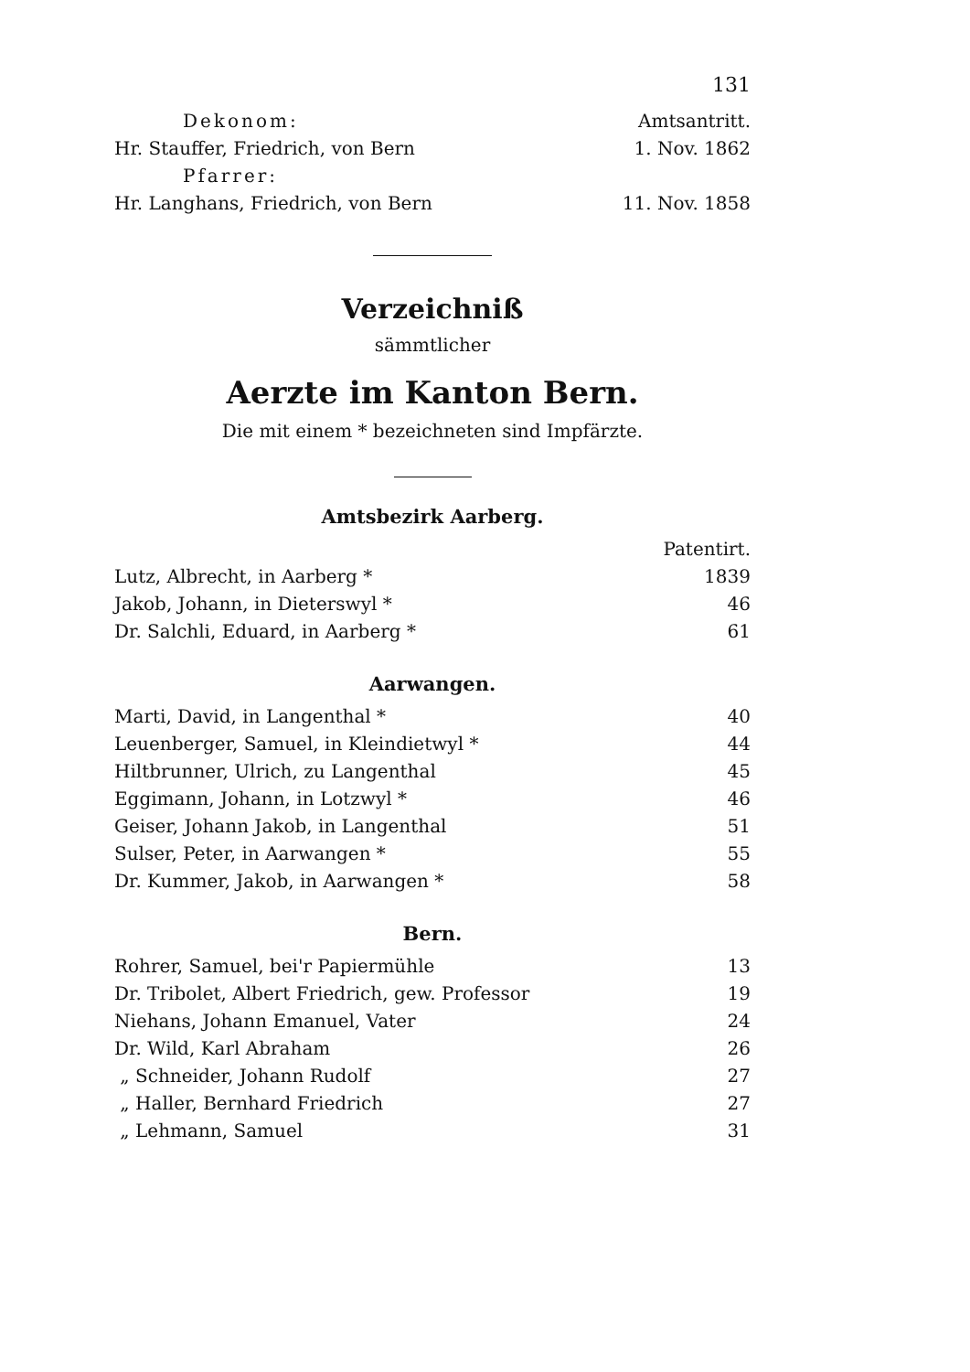131
| Dekonom: | Amtsantritt. |
| Hr. Stauffer, Friedrich, von Bern | 1. Nov. 1862 |
| Pfarrer: | |
| Hr. Langhans, Friedrich, von Bern | 11. Nov. 1858 |
Verzeichniß
sämmtlicher
Aerzte im Kanton Bern.
Die mit einem * bezeichneten sind Impfärzte.
Amtsbezirk Aarberg.
| | Patentirt. |
| Lutz, Albrecht, in Aarberg * | 1839 |
| Jakob, Johann, in Dieterswyl * | 46 |
| Dr. Salchli, Eduard, in Aarberg * | 61 |
Aarwangen.
| Marti, David, in Langenthal * | 40 |
| Leuenberger, Samuel, in Kleindietwyl * | 44 |
| Hiltbrunner, Ulrich, zu Langenthal | 45 |
| Eggimann, Johann, in Lotzwyl * | 46 |
| Geiser, Johann Jakob, in Langenthal | 51 |
| Sulser, Peter, in Aarwangen * | 55 |
| Dr. Kummer, Jakob, in Aarwangen * | 58 |
Bern.
| Rohrer, Samuel, bei'r Papiermühle | 13 |
| Dr. Tribolet, Albert Friedrich, gew. Professor | 19 |
| Niehans, Johann Emanuel, Vater | 24 |
| Dr. Wild, Karl Abraham | 26 |
| „ Schneider, Johann Rudolf | 27 |
| „ Haller, Bernhard Friedrich | 27 |
| „ Lehmann, Samuel | 31 |